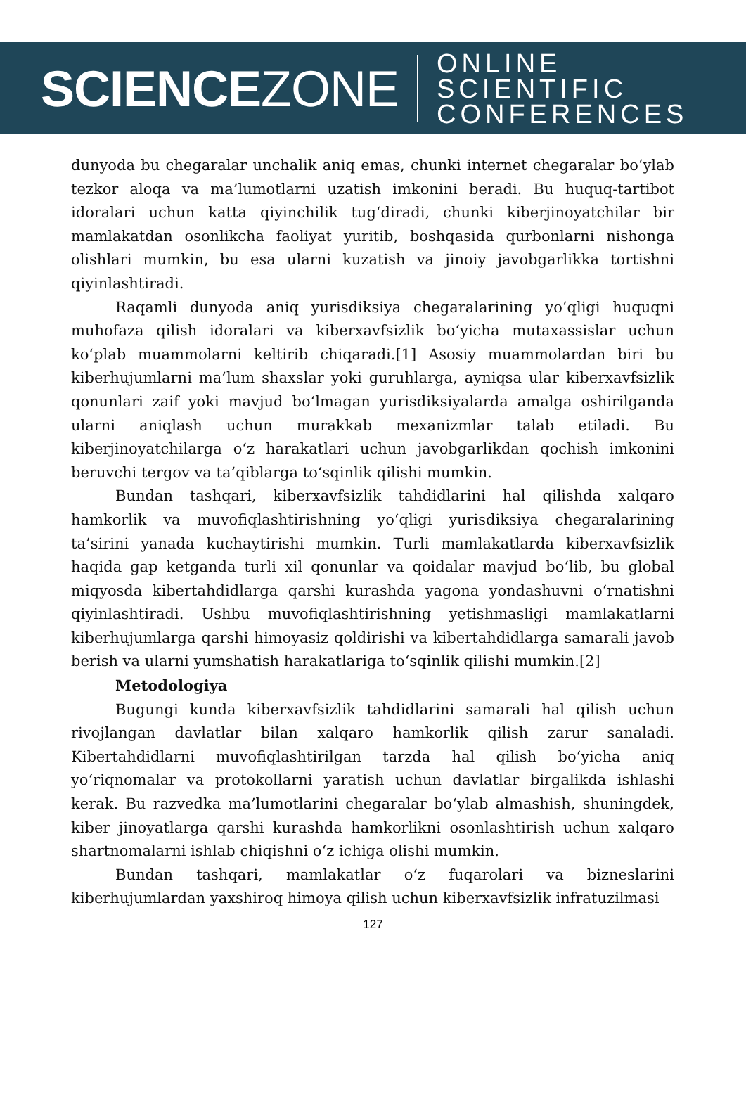SCIENCEZONE
ONLINE SCIENTIFIC
CONFERENCES
dunyoda bu chegaralar unchalik aniq emas, chunki internet chegaralar bo‘ylab tezkor aloqa va ma’lumotlarni uzatish imkonini beradi. Bu huquq-tartibot idoralari uchun katta qiyinchilik tug‘diradi, chunki kiberjinoyatchilar bir mamlakatdan osonlikcha faoliyat yuritib, boshqasida qurbonlarni nishonga olishlari mumkin, bu esa ularni kuzatish va jinoiy javobgarlikka tortishni qiyinlashtiradi.
Raqamli dunyoda aniq yurisdiksiya chegaralarining yo‘qligi huquqni muhofaza qilish idoralari va kiberxavfsizlik bo‘yicha mutaxassislar uchun ko‘plab muammolarni keltirib chiqaradi.[1] Asosiy muammolardan biri bu kiberhujumlarni ma’lum shaxslar yoki guruhlarga, ayniqsa ular kiberxavfsizlik qonunlari zaif yoki mavjud bo‘lmagan yurisdiksiyalarda amalga oshirilganda ularni aniqlash uchun murakkab mexanizmlar talab etiladi. Bu kiberjinoyatchilarga o‘z harakatlari uchun javobgarlikdan qochish imkonini beruvchi tergov va ta’qiblarga to‘sqinlik qilishi mumkin.
Bundan tashqari, kiberxavfsizlik tahdidlarini hal qilishda xalqaro hamkorlik va muvofiqlashtirishning yo‘qligi yurisdiksiya chegaralarining ta’sirini yanada kuchaytirishi mumkin. Turli mamlakatlarda kiberxavfsizlik haqida gap ketganda turli xil qonunlar va qoidalar mavjud bo‘lib, bu global miqyosda kibertahdidlarga qarshi kurashda yagona yondashuvni o‘rnatishni qiyinlashtiradi. Ushbu muvofiqlashtirishning yetishmasligi mamlakatlarni kiberhujumlarga qarshi himoyasiz qoldirishi va kibertahdidlarga samarali javob berish va ularni yumshatish harakatlariga to‘sqinlik qilishi mumkin.[2]
Metodologiya
Bugungi kunda kiberxavfsizlik tahdidlarini samarali hal qilish uchun rivojlangan davlatlar bilan xalqaro hamkorlik qilish zarur sanaladi. Kibertahdidlarni muvofiqlashtirilgan tarzda hal qilish bo‘yicha aniq yo‘riqnomalar va protokollarni yaratish uchun davlatlar birgalikda ishlashi kerak. Bu razvedka ma’lumotlarini chegaralar bo‘ylab almashish, shuningdek, kiber jinoyatlarga qarshi kurashda hamkorlikni osonlashtirish uchun xalqaro shartnomalarni ishlab chiqishni o‘z ichiga olishi mumkin.
Bundan tashqari, mamlakatlar o‘z fuqarolari va bizneslarini kiberhujumlardan yaxshiroq himoya qilish uchun kiberxavfsizlik infratuzilmasi
127